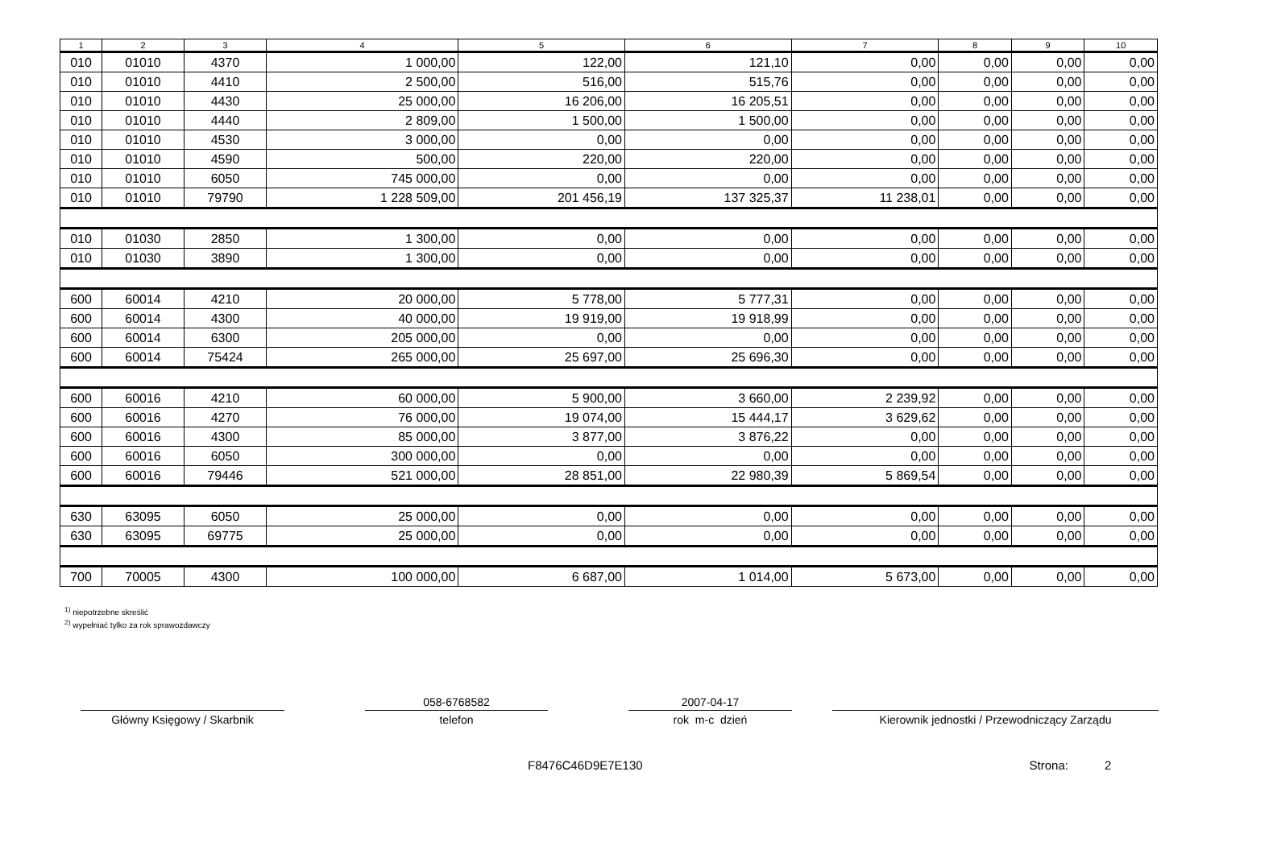| 1 | 2 | 3 | 4 | 5 | 6 | 7 | 8 | 9 | 10 |
| --- | --- | --- | --- | --- | --- | --- | --- | --- | --- |
| 010 | 01010 | 4370 | 1 000,00 | 122,00 | 121,10 | 0,00 | 0,00 | 0,00 | 0,00 |
| 010 | 01010 | 4410 | 2 500,00 | 516,00 | 515,76 | 0,00 | 0,00 | 0,00 | 0,00 |
| 010 | 01010 | 4430 | 25 000,00 | 16 206,00 | 16 205,51 | 0,00 | 0,00 | 0,00 | 0,00 |
| 010 | 01010 | 4440 | 2 809,00 | 1 500,00 | 1 500,00 | 0,00 | 0,00 | 0,00 | 0,00 |
| 010 | 01010 | 4530 | 3 000,00 | 0,00 | 0,00 | 0,00 | 0,00 | 0,00 | 0,00 |
| 010 | 01010 | 4590 | 500,00 | 220,00 | 220,00 | 0,00 | 0,00 | 0,00 | 0,00 |
| 010 | 01010 | 6050 | 745 000,00 | 0,00 | 0,00 | 0,00 | 0,00 | 0,00 | 0,00 |
| 010 | 01010 | 79790 | 1 228 509,00 | 201 456,19 | 137 325,37 | 11 238,01 | 0,00 | 0,00 | 0,00 |
| 010 | 01030 | 2850 | 1 300,00 | 0,00 | 0,00 | 0,00 | 0,00 | 0,00 | 0,00 |
| 010 | 01030 | 3890 | 1 300,00 | 0,00 | 0,00 | 0,00 | 0,00 | 0,00 | 0,00 |
| 600 | 60014 | 4210 | 20 000,00 | 5 778,00 | 5 777,31 | 0,00 | 0,00 | 0,00 | 0,00 |
| 600 | 60014 | 4300 | 40 000,00 | 19 919,00 | 19 918,99 | 0,00 | 0,00 | 0,00 | 0,00 |
| 600 | 60014 | 6300 | 205 000,00 | 0,00 | 0,00 | 0,00 | 0,00 | 0,00 | 0,00 |
| 600 | 60014 | 75424 | 265 000,00 | 25 697,00 | 25 696,30 | 0,00 | 0,00 | 0,00 | 0,00 |
| 600 | 60016 | 4210 | 60 000,00 | 5 900,00 | 3 660,00 | 2 239,92 | 0,00 | 0,00 | 0,00 |
| 600 | 60016 | 4270 | 76 000,00 | 19 074,00 | 15 444,17 | 3 629,62 | 0,00 | 0,00 | 0,00 |
| 600 | 60016 | 4300 | 85 000,00 | 3 877,00 | 3 876,22 | 0,00 | 0,00 | 0,00 | 0,00 |
| 600 | 60016 | 6050 | 300 000,00 | 0,00 | 0,00 | 0,00 | 0,00 | 0,00 | 0,00 |
| 600 | 60016 | 79446 | 521 000,00 | 28 851,00 | 22 980,39 | 5 869,54 | 0,00 | 0,00 | 0,00 |
| 630 | 63095 | 6050 | 25 000,00 | 0,00 | 0,00 | 0,00 | 0,00 | 0,00 | 0,00 |
| 630 | 63095 | 69775 | 25 000,00 | 0,00 | 0,00 | 0,00 | 0,00 | 0,00 | 0,00 |
| 700 | 70005 | 4300 | 100 000,00 | 6 687,00 | 1 014,00 | 5 673,00 | 0,00 | 0,00 | 0,00 |
<sup>1)</sup> niepotrzebne skreślić
<sup>2)</sup> wypełniać tylko za rok sprawozdawczy
Główny Księgowy / Skarbnik
058-6768582
telefon
2007-04-17
rok m-c dzień
Kierownik jednostki / Przewodniczący Zarządu
F8476C46D9E7E130 Strona: 2